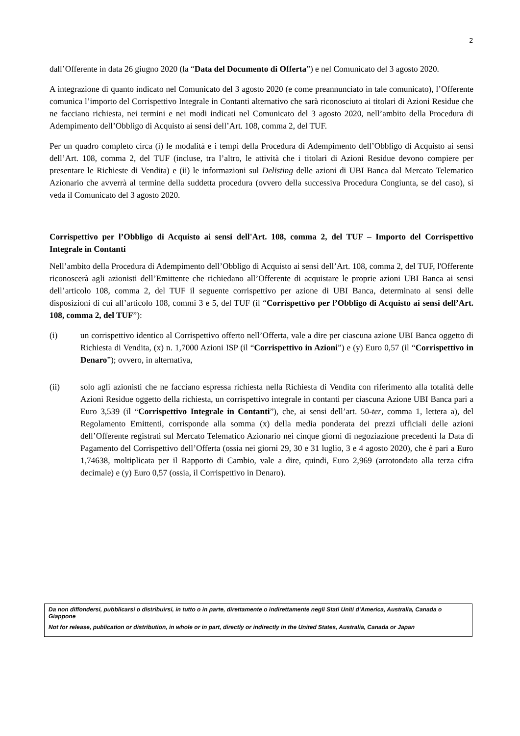2
dall’Offerente in data 26 giugno 2020 (la “Data del Documento di Offerta”) e nel Comunicato del 3 agosto 2020.
A integrazione di quanto indicato nel Comunicato del 3 agosto 2020 (e come preannunciato in tale comunicato), l’Offerente comunica l’importo del Corrispettivo Integrale in Contanti alternativo che sarà riconosciuto ai titolari di Azioni Residue che ne facciano richiesta, nei termini e nei modi indicati nel Comunicato del 3 agosto 2020, nell’ambito della Procedura di Adempimento dell’Obbligo di Acquisto ai sensi dell’Art. 108, comma 2, del TUF.
Per un quadro completo circa (i) le modalità e i tempi della Procedura di Adempimento dell’Obbligo di Acquisto ai sensi dell’Art. 108, comma 2, del TUF (incluse, tra l’altro, le attività che i titolari di Azioni Residue devono compiere per presentare le Richieste di Vendita) e (ii) le informazioni sul Delisting delle azioni di UBI Banca dal Mercato Telematico Azionario che avverrà al termine della suddetta procedura (ovvero della successiva Procedura Congiunta, se del caso), si veda il Comunicato del 3 agosto 2020.
Corrispettivo per l’Obbligo di Acquisto ai sensi dell'Art. 108, comma 2, del TUF – Importo del Corrispettivo Integrale in Contanti
Nell’ambito della Procedura di Adempimento dell’Obbligo di Acquisto ai sensi dell’Art. 108, comma 2, del TUF, l'Offerente riconoscerà agli azionisti dell’Emittente che richiedano all’Offerente di acquistare le proprie azioni UBI Banca ai sensi dell’articolo 108, comma 2, del TUF il seguente corrispettivo per azione di UBI Banca, determinato ai sensi delle disposizioni di cui all’articolo 108, commi 3 e 5, del TUF (il “Corrispettivo per l’Obbligo di Acquisto ai sensi dell’Art. 108, comma 2, del TUF”):
(i) un corrispettivo identico al Corrispettivo offerto nell’Offerta, vale a dire per ciascuna azione UBI Banca oggetto di Richiesta di Vendita, (x) n. 1,7000 Azioni ISP (il “Corrispettivo in Azioni”) e (y) Euro 0,57 (il “Corrispettivo in Denaro”); ovvero, in alternativa,
(ii) solo agli azionisti che ne facciano espressa richiesta nella Richiesta di Vendita con riferimento alla totalità delle Azioni Residue oggetto della richiesta, un corrispettivo integrale in contanti per ciascuna Azione UBI Banca pari a Euro 3,539 (il “Corrispettivo Integrale in Contanti”), che, ai sensi dell’art. 50-ter, comma 1, lettera a), del Regolamento Emittenti, corrisponde alla somma (x) della media ponderata dei prezzi ufficiali delle azioni dell’Offerente registrati sul Mercato Telematico Azionario nei cinque giorni di negoziazione precedenti la Data di Pagamento del Corrispettivo dell’Offerta (ossia nei giorni 29, 30 e 31 luglio, 3 e 4 agosto 2020), che è pari a Euro 1,74638, moltiplicata per il Rapporto di Cambio, vale a dire, quindi, Euro 2,969 (arrotondato alla terza cifra decimale) e (y) Euro 0,57 (ossia, il Corrispettivo in Denaro).
Da non diffondersi, pubblicarsi o distribuirsi, in tutto o in parte, direttamente o indirettamente negli Stati Uniti d'America, Australia, Canada o Giappone
Not for release, publication or distribution, in whole or in part, directly or indirectly in the United States, Australia, Canada or Japan